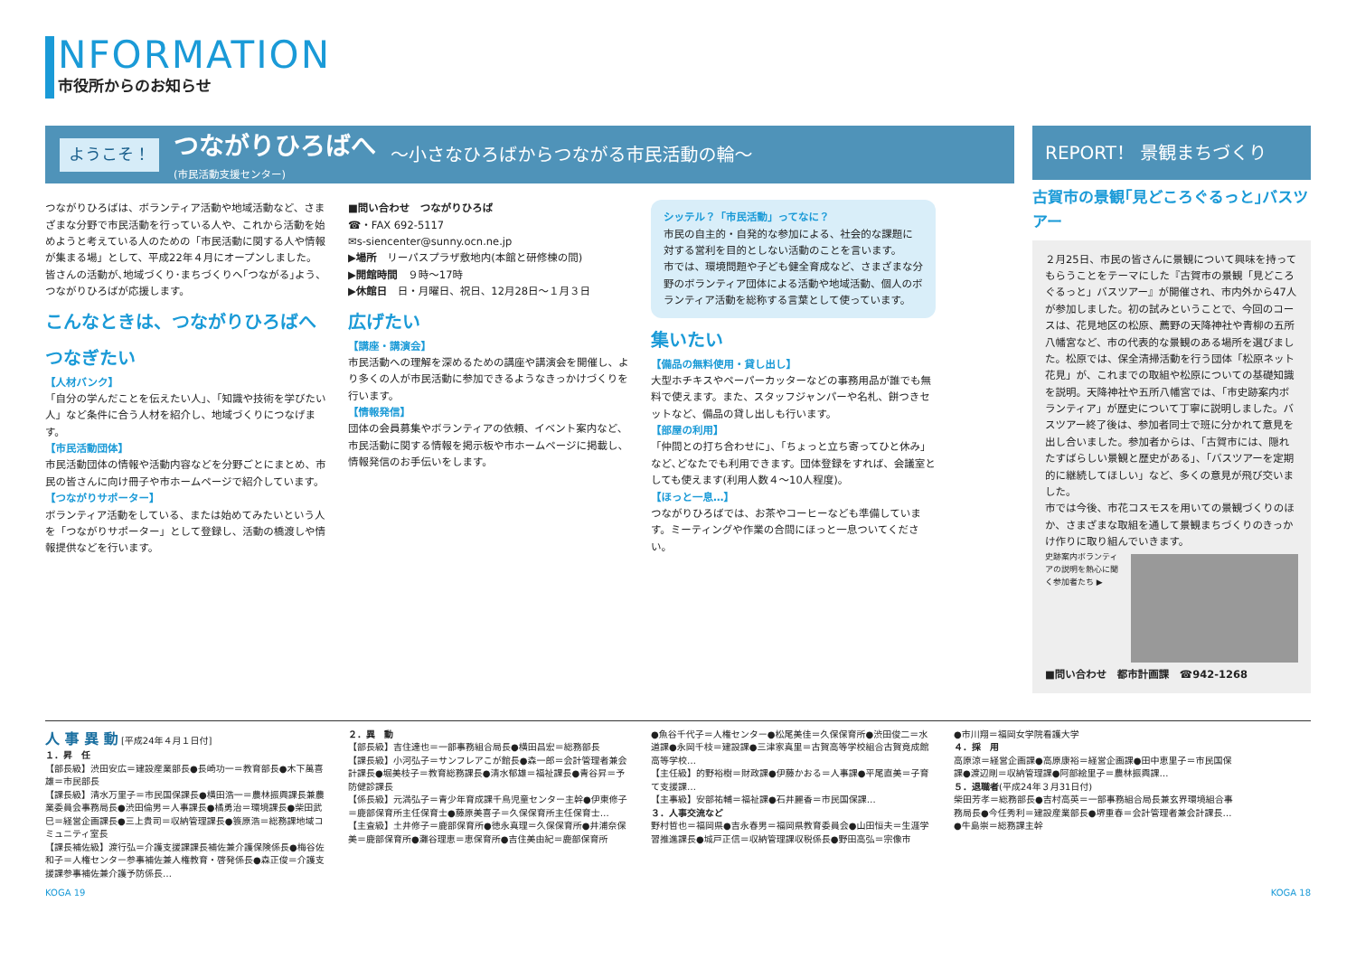NFORMATION
市役所からのお知らせ
ようこそ！ つながりひろばへ
(市民活動支援センター) ～小さなひろばからつながる市民活動の輪～
つながりひろばは、ボランティア活動や地域活動など、さまざまな分野で市民活動を行っている人や、これから活動を始めようと考えている人のための「市民活動に関する人や情報が集まる場」として、平成22年４月にオープンしました。
皆さんの活動が､地域づくり･まちづくりへ｢つながる｣よう、つながりひろばが応援します。
こんなときは、つながりひろばへ
つなぎたい
【人材バンク】
「自分の学んだことを伝えたい人」、「知識や技術を学びたい人」など条件に合う人材を紹介し、地域づくりにつなげます。
【市民活動団体】
市民活動団体の情報や活動内容などを分野ごとにまとめ、市民の皆さんに向け冊子や市ホームページで紹介しています。
【つながりサポーター】
ボランティア活動をしている、または始めてみたいという人を「つながりサポーター」として登録し、活動の橋渡しや情報提供などを行います。
■問い合わせ　つながりひろば
☎・FAX 692-5117
✉s-siencenter@sunny.ocn.ne.jp
▶場所　リーパスプラザ敷地内(本館と研修棟の間)
▶開館時間　９時～17時
▶休館日　日・月曜日、祝日、12月28日～１月３日
広げたい
【講座・講演会】
市民活動への理解を深めるための講座や講演会を開催し、より多くの人が市民活動に参加できるようなきっかけづくりを行います。
【情報発信】
団体の会員募集やボランティアの依頼、イベント案内など、市民活動に関する情報を掲示板や市ホームページに掲載し、情報発信のお手伝いをします。
シッテル？「市民活動」ってなに？
市民の自主的・自発的な参加による、社会的な課題に対する営利を目的としない活動のことを言います。
市では、環境問題や子ども健全育成など、さまざまな分野のボランティア団体による活動や地域活動、個人のボランティア活動を総称する言葉として使っています。
集いたい
【備品の無料使用・貸し出し】
大型ホチキスやペーパーカッターなどの事務用品が誰でも無料で使えます。また、スタッフジャンパーや名札、餅つきセットなど、備品の貸し出しも行います。
【部屋の利用】
「仲間との打ち合わせに」、「ちょっと立ち寄ってひと休み」など､どなたでも利用できます。団体登録をすれば、会議室としても使えます(利用人数４～10人程度)。
【ほっと一息…】
つながりひろばでは、お茶やコーヒーなども準備しています。ミーティングや作業の合間にほっと一息ついてください。
REPORT！ 景観まちづくり
古賀市の景観｢見どころぐるっと｣バスツアー
２月25日、市民の皆さんに景観について興味を持ってもらうことをテーマにした『古賀市の景観「見どころぐるっと」バスツアー』が開催され、市内外から47人が参加しました。初の試みということで、今回のコースは、花見地区の松原、薦野の天降神社や青柳の五所八幡宮など、市の代表的な景観のある場所を選びました。松原では、保全清掃活動を行う団体「松原ネット花見」が、これまでの取組や松原についての基礎知識を説明。天降神社や五所八幡宮では、「市史跡案内ボランティア」が歴史について丁寧に説明しました。バスツアー終了後は、参加者同士で班に分かれて意見を出し合いました。参加者からは、「古賀市には、隠れたすばらしい景観と歴史がある」、「バスツアーを定期的に継続してほしい」など、多くの意見が飛び交いました。
市では今後、市花コスモスを用いての景観づくりのほか、さまざまな取組を通して景観まちづくりのきっかけ作りに取り組んでいきます。
史跡案内ボランティアの説明を熱心に聞く参加者たち ▶
■問い合わせ　都市計画課　☎942-1268
人 事 異 動 [平成24年４月１日付]
１．昇　任
【部長級】渋田安広＝建設産業部長●長崎功一＝教育部長●木下萬喜雄＝市民部長
【課長級】清水万里子＝市民国保課長●横田浩一＝農林振興課長兼農業委員会事務局長●渋田倫男＝人事課長●橘勇治＝環境課長●柴田武巳＝経営企画課長●三上貴司＝収納管理課長●簑原浩＝総務課地域コミュニティ室長
【課長補佐級】渡行弘＝介護支援課課長補佐兼介護保険係長●梅谷佐和子＝人権センター参事補佐兼人権教育・啓発係長●森正俊＝介護支援課参事補佐兼介護予防係長…
２．異　動
【部長級】吉住達也＝一部事務組合局長●横田昌宏＝総務部長
【課長級】小河弘子＝サンフレアこが館長●森一郎＝会計管理者兼会計課長●堀美枝子＝教育総務課長●清水郁雄＝福祉課長●青谷昇＝予防健診課長
【係長級】元満弘子＝青少年育成課千鳥児童センター主幹●伊東修子＝鹿部保育所主任保育士●藤原美喜子＝久保保育所主任保育士…
【主査級】土井修子＝鹿部保育所●徳永真理＝久保保育所●井浦奈保美＝鹿部保育所●灘谷理恵＝恵保育所●吉住美由紀＝鹿部保育所
●魚谷千代子＝人権センター●松尾美佳＝久保保育所●渋田俊二＝水道課●永岡千枝＝建設課●三津家真里＝古賀高等学校組合古賀竟成館高等学校…
【主任級】的野裕樹＝財政課●伊藤かおる＝人事課●平尾直美＝子育て支援課…
【主事級】安部祐輔＝福祉課●石井麗香＝市民国保課…
３．人事交流など
野村哲也＝福岡県●吉永春男＝福岡県教育委員会●山田恒夫＝生涯学習推進課長●城戸正信＝収納管理課収税係長●野田高弘＝宗像市
●市川翔＝福岡女学院看護大学
４．採　用
高原涼＝経営企画課●高原康裕＝経営企画課●田中恵里子＝市民国保課●渡辺剛＝収納管理課●阿部絵里子＝農林振興課…
５．退職者(平成24年３月31日付)
柴田芳孝＝総務部長●吉村高英＝一部事務組合局長兼玄界環境組合事務局長●今任秀利＝建設産業部長●堺重春＝会計管理者兼会計課長…●牛島崇＝総務課主幹
KOGA 19 KOGA 18